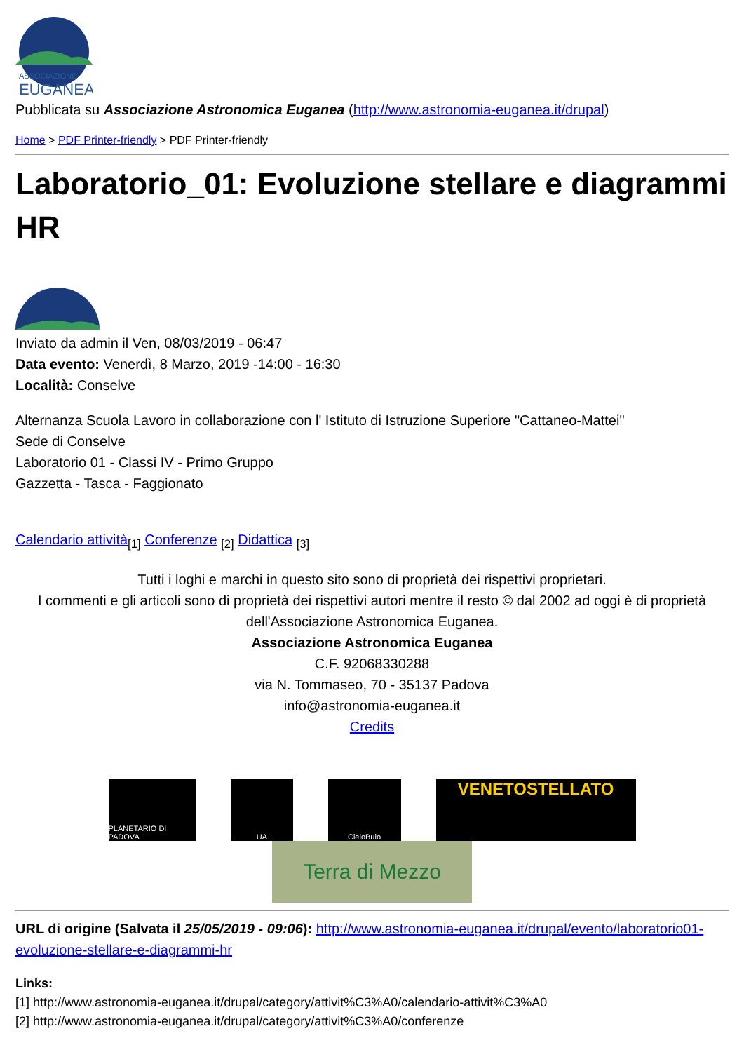ASSOCIAZIONE
EUGANEA
Pubblicata su Associazione Astronomica Euganea (http://www.astronomia-euganea.it/drupal)
Home > PDF Printer-friendly > PDF Printer-friendly
Laboratorio_01: Evoluzione stellare e diagrammi HR
Inviato da admin il Ven, 08/03/2019 - 06:47
Data evento: Venerdì, 8 Marzo, 2019 -14:00 - 16:30
Località: Conselve
Alternanza Scuola Lavoro in collaborazione con l' Istituto di Istruzione Superiore "Cattaneo-Mattei"
Sede di Conselve
Laboratorio 01 - Classi IV - Primo Gruppo
Gazzetta - Tasca - Faggionato
Calendario attività<sub>[1]</sub> Conferenze <sub>[2]</sub> Didattica <sub>[3]</sub>
Tutti i loghi e marchi in questo sito sono di proprietà dei rispettivi proprietari.
I commenti e gli articoli sono di proprietà dei rispettivi autori mentre il resto © dal 2002 ad oggi è di proprietà dell'Associazione Astronomica Euganea.
Associazione Astronomica Euganea
C.F. 92068330288
via N. Tommaseo, 70 - 35137 Padova
info@astronomia-euganea.it
Credits
PLANETARIO DI PADOVA
UA CieloBuio
VENETOSTELLATO
Terra di Mezzo
URL di origine (Salvata il 25/05/2019 - 09:06): http://www.astronomia-euganea.it/drupal/evento/laboratorio01-evoluzione-stellare-e-diagrammi-hr
Links:
[1] http://www.astronomia-euganea.it/drupal/category/attivit%C3%A0/calendario-attivit%C3%A0
[2] http://www.astronomia-euganea.it/drupal/category/attivit%C3%A0/conferenze